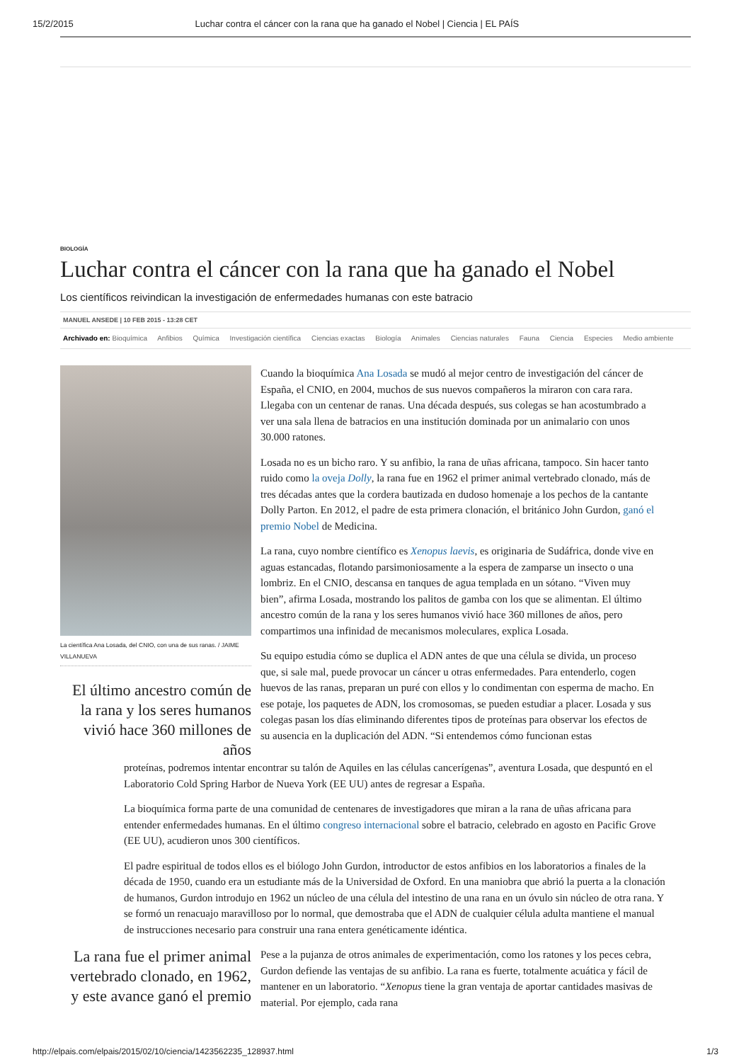15/2/2015 Luchar contra el cáncer con la rana que ha ganado el Nobel | Ciencia | EL PAÍS
BIOLOGÍA
Luchar contra el cáncer con la rana que ha ganado el Nobel
Los científicos reivindican la investigación de enfermedades humanas con este batracio
MANUEL ANSEDE | 10 FEB 2015 - 13:28 CET
Archivado en: Bioquímica Anfibios Química Investigación científica Ciencias exactas Biología Animales Ciencias naturales Fauna Ciencia Especies Medio ambiente
La científica Ana Losada, del CNIO, con una de sus ranas. / JAIME VILLANUEVA
El último ancestro común de la rana y los seres humanos vivió hace 360 millones de años
Cuando la bioquímica Ana Losada se mudó al mejor centro de investigación del cáncer de España, el CNIO, en 2004, muchos de sus nuevos compañeros la miraron con cara rara. Llegaba con un centenar de ranas. Una década después, sus colegas se han acostumbrado a ver una sala llena de batracios en una institución dominada por un animalario con unos 30.000 ratones.
Losada no es un bicho raro. Y su anfibio, la rana de uñas africana, tampoco. Sin hacer tanto ruido como la oveja Dolly, la rana fue en 1962 el primer animal vertebrado clonado, más de tres décadas antes que la cordera bautizada en dudoso homenaje a los pechos de la cantante Dolly Parton. En 2012, el padre de esta primera clonación, el británico John Gurdon, ganó el premio Nobel de Medicina.
La rana, cuyo nombre científico es Xenopus laevis, es originaria de Sudáfrica, donde vive en aguas estancadas, flotando parsimoniosamente a la espera de zamparse un insecto o una lombriz. En el CNIO, descansa en tanques de agua templada en un sótano. “Viven muy bien”, afirma Losada, mostrando los palitos de gamba con los que se alimentan. El último ancestro común de la rana y los seres humanos vivió hace 360 millones de años, pero compartimos una infinidad de mecanismos moleculares, explica Losada.
Su equipo estudia cómo se duplica el ADN antes de que una célula se divida, un proceso que, si sale mal, puede provocar un cáncer u otras enfermedades. Para entenderlo, cogen huevos de las ranas, preparan un puré con ellos y lo condimentan con esperma de macho. En ese potaje, los paquetes de ADN, los cromosomas, se pueden estudiar a placer. Losada y sus colegas pasan los días eliminando diferentes tipos de proteínas para observar los efectos de su ausencia en la duplicación del ADN. “Si entendemos cómo funcionan estas
proteínas, podremos intentar encontrar su talón de Aquiles en las células cancerígenas”, aventura Losada, que despuntó en el Laboratorio Cold Spring Harbor de Nueva York (EE UU) antes de regresar a España.
La bioquímica forma parte de una comunidad de centenares de investigadores que miran a la rana de uñas africana para entender enfermedades humanas. En el último congreso internacional sobre el batracio, celebrado en agosto en Pacific Grove (EE UU), acudieron unos 300 científicos.
El padre espiritual de todos ellos es el biólogo John Gurdon, introductor de estos anfibios en los laboratorios a finales de la década de 1950, cuando era un estudiante más de la Universidad de Oxford. En una maniobra que abrió la puerta a la clonación de humanos, Gurdon introdujo en 1962 un núcleo de una célula del intestino de una rana en un óvulo sin núcleo de otra rana. Y se formó un renacuajo maravilloso por lo normal, que demostraba que el ADN de cualquier célula adulta mantiene el manual de instrucciones necesario para construir una rana entera genéticamente idéntica.
La rana fue el primer animal vertebrado clonado, en 1962, y este avance ganó el premio
Pese a la pujanza de otros animales de experimentación, como los ratones y los peces cebra, Gurdon defiende las ventajas de su anfibio. La rana es fuerte, totalmente acuática y fácil de mantener en un laboratorio. “Xenopus tiene la gran ventaja de aportar cantidades masivas de material. Por ejemplo, cada rana
http://elpais.com/elpais/2015/02/10/ciencia/1423562235_128937.html 1/3